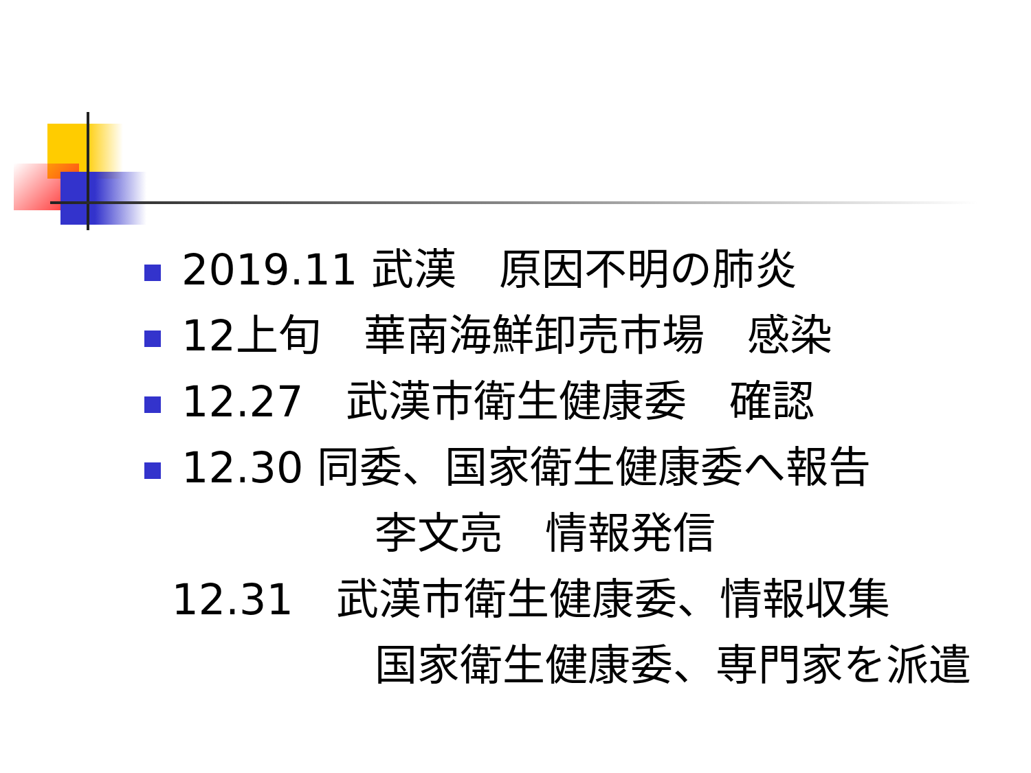2019.11 武漢　原因不明の肺炎
12上旬　華南海鮮卸売市場　感染
12.27　武漢市衛生健康委　確認
12.30 同委、国家衛生健康委へ報告
李文亮　情報発信
12.31　武漢市衛生健康委、情報収集
国家衛生健康委、専門家を派遣